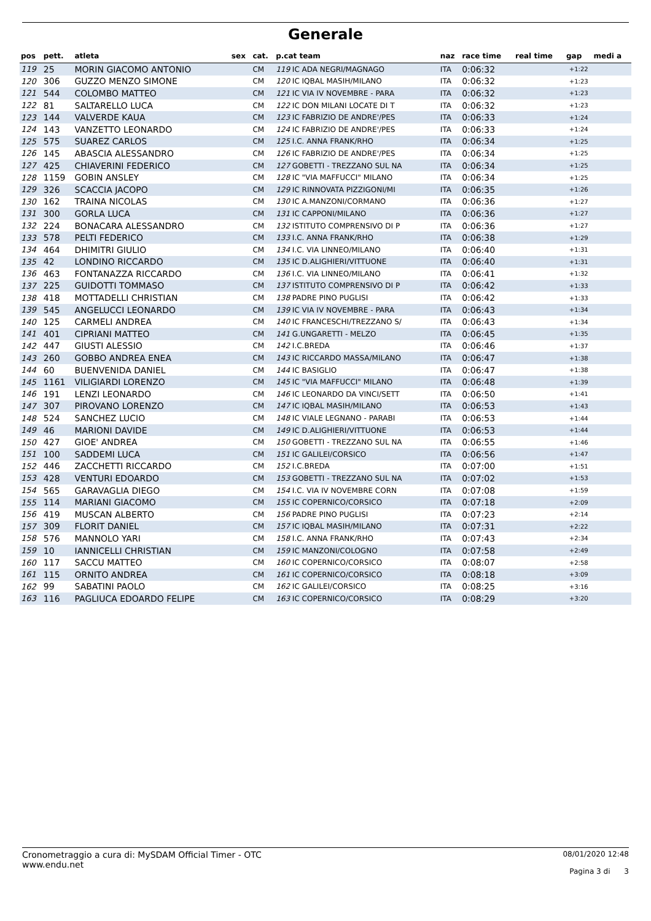Generale
| pos | pett. | atleta | sex | cat. | p.cat team | naz | race time | real time | gap | medi a |
| --- | --- | --- | --- | --- | --- | --- | --- | --- | --- | --- |
| 119 | 25 | MORIN GIACOMO ANTONIO | | CM | 119 IC ADA NEGRI/MAGNAGO | ITA | 0:06:32 | | +1:22 | |
| 120 | 306 | GUZZO MENZO SIMONE | | CM | 120 IC IQBAL MASIH/MILANO | ITA | 0:06:32 | | +1:23 | |
| 121 | 544 | COLOMBO MATTEO | | CM | 121 IC VIA IV NOVEMBRE - PARA | ITA | 0:06:32 | | +1:23 | |
| 122 | 81 | SALTARELLO LUCA | | CM | 122 IC DON MILANI LOCATE DI T | ITA | 0:06:32 | | +1:23 | |
| 123 | 144 | VALVERDE KAUA | | CM | 123 IC FABRIZIO DE ANDRE'/PES | ITA | 0:06:33 | | +1:24 | |
| 124 | 143 | VANZETTO LEONARDO | | CM | 124 IC FABRIZIO DE ANDRE'/PES | ITA | 0:06:33 | | +1:24 | |
| 125 | 575 | SUAREZ CARLOS | | CM | 125 I.C. ANNA FRANK/RHO | ITA | 0:06:34 | | +1:25 | |
| 126 | 145 | ABASCIA ALESSANDRO | | CM | 126 IC FABRIZIO DE ANDRE'/PES | ITA | 0:06:34 | | +1:25 | |
| 127 | 425 | CHIAVERINI FEDERICO | | CM | 127 GOBETTI - TREZZANO SUL NA | ITA | 0:06:34 | | +1:25 | |
| 128 | 1159 | GOBIN ANSLEY | | CM | 128 IC "VIA MAFFUCCI" MILANO | ITA | 0:06:34 | | +1:25 | |
| 129 | 326 | SCACCIA JACOPO | | CM | 129 IC RINNOVATA PIZZIGONI/MI | ITA | 0:06:35 | | +1:26 | |
| 130 | 162 | TRAINA NICOLAS | | CM | 130 IC A.MANZONI/CORMANO | ITA | 0:06:36 | | +1:27 | |
| 131 | 300 | GORLA LUCA | | CM | 131 IC CAPPONI/MILANO | ITA | 0:06:36 | | +1:27 | |
| 132 | 224 | BONACARA ALESSANDRO | | CM | 132 ISTITUTO COMPRENSIVO DI P | ITA | 0:06:36 | | +1:27 | |
| 133 | 578 | PELTI FEDERICO | | CM | 133 I.C. ANNA FRANK/RHO | ITA | 0:06:38 | | +1:29 | |
| 134 | 464 | DHIMITRI GIULIO | | CM | 134 I.C. VIA LINNEO/MILANO | ITA | 0:06:40 | | +1:31 | |
| 135 | 42 | LONDINO RICCARDO | | CM | 135 IC D.ALIGHIERI/VITTUONE | ITA | 0:06:40 | | +1:31 | |
| 136 | 463 | FONTANAZZA RICCARDO | | CM | 136 I.C. VIA LINNEO/MILANO | ITA | 0:06:41 | | +1:32 | |
| 137 | 225 | GUIDOTTI TOMMASO | | CM | 137 ISTITUTO COMPRENSIVO DI P | ITA | 0:06:42 | | +1:33 | |
| 138 | 418 | MOTTADELLI CHRISTIAN | | CM | 138 PADRE PINO PUGLISI | ITA | 0:06:42 | | +1:33 | |
| 139 | 545 | ANGELUCCI LEONARDO | | CM | 139 IC VIA IV NOVEMBRE - PARA | ITA | 0:06:43 | | +1:34 | |
| 140 | 125 | CARMELI ANDREA | | CM | 140 IC FRANCESCHI/TREZZANO S/ | ITA | 0:06:43 | | +1:34 | |
| 141 | 401 | CIPRIANI MATTEO | | CM | 141 G.UNGARETTI - MELZO | ITA | 0:06:45 | | +1:35 | |
| 142 | 447 | GIUSTI ALESSIO | | CM | 142 I.C.BREDA | ITA | 0:06:46 | | +1:37 | |
| 143 | 260 | GOBBO ANDREA ENEA | | CM | 143 IC RICCARDO MASSA/MILANO | ITA | 0:06:47 | | +1:38 | |
| 144 | 60 | BUENVENIDA DANIEL | | CM | 144 IC BASIGLIO | ITA | 0:06:47 | | +1:38 | |
| 145 | 1161 | VILIGIARDI LORENZO | | CM | 145 IC "VIA MAFFUCCI" MILANO | ITA | 0:06:48 | | +1:39 | |
| 146 | 191 | LENZI LEONARDO | | CM | 146 IC LEONARDO DA VINCI/SETT | ITA | 0:06:50 | | +1:41 | |
| 147 | 307 | PIROVANO LORENZO | | CM | 147 IC IQBAL MASIH/MILANO | ITA | 0:06:53 | | +1:43 | |
| 148 | 524 | SANCHEZ LUCIO | | CM | 148 IC VIALE LEGNANO - PARABI | ITA | 0:06:53 | | +1:44 | |
| 149 | 46 | MARIONI DAVIDE | | CM | 149 IC D.ALIGHIERI/VITTUONE | ITA | 0:06:53 | | +1:44 | |
| 150 | 427 | GIOE' ANDREA | | CM | 150 GOBETTI - TREZZANO SUL NA | ITA | 0:06:55 | | +1:46 | |
| 151 | 100 | SADDEMI LUCA | | CM | 151 IC GALILEI/CORSICO | ITA | 0:06:56 | | +1:47 | |
| 152 | 446 | ZACCHETTI RICCARDO | | CM | 152 I.C.BREDA | ITA | 0:07:00 | | +1:51 | |
| 153 | 428 | VENTURI EDOARDO | | CM | 153 GOBETTI - TREZZANO SUL NA | ITA | 0:07:02 | | +1:53 | |
| 154 | 565 | GARAVAGLIA DIEGO | | CM | 154 I.C. VIA IV NOVEMBRE CORN | ITA | 0:07:08 | | +1:59 | |
| 155 | 114 | MARIANI GIACOMO | | CM | 155 IC COPERNICO/CORSICO | ITA | 0:07:18 | | +2:09 | |
| 156 | 419 | MUSCAN ALBERTO | | CM | 156 PADRE PINO PUGLISI | ITA | 0:07:23 | | +2:14 | |
| 157 | 309 | FLORIT DANIEL | | CM | 157 IC IQBAL MASIH/MILANO | ITA | 0:07:31 | | +2:22 | |
| 158 | 576 | MANNOLO YARI | | CM | 158 I.C. ANNA FRANK/RHO | ITA | 0:07:43 | | +2:34 | |
| 159 | 10 | IANNICELLI CHRISTIAN | | CM | 159 IC MANZONI/COLOGNO | ITA | 0:07:58 | | +2:49 | |
| 160 | 117 | SACCU MATTEO | | CM | 160 IC COPERNICO/CORSICO | ITA | 0:08:07 | | +2:58 | |
| 161 | 115 | ORNITO ANDREA | | CM | 161 IC COPERNICO/CORSICO | ITA | 0:08:18 | | +3:09 | |
| 162 | 99 | SABATINI PAOLO | | CM | 162 IC GALILEI/CORSICO | ITA | 0:08:25 | | +3:16 | |
| 163 | 116 | PAGLIUCA EDOARDO FELIPE | | CM | 163 IC COPERNICO/CORSICO | ITA | 0:08:29 | | +3:20 | |
Cronometraggio a cura di: MySDAM Official Timer - OTC
www.endu.net
08/01/2020 12:48
Pagina 3 di 3